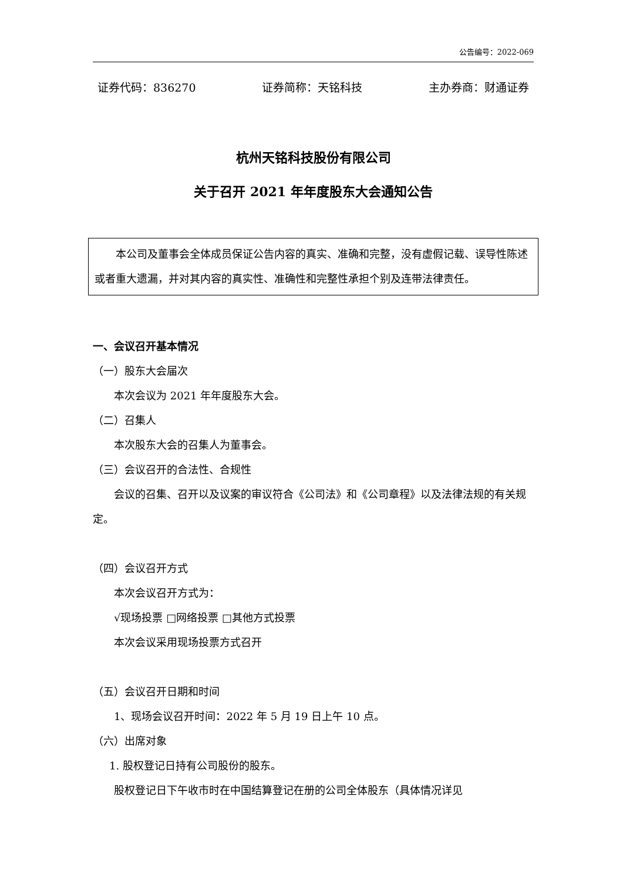公告编号：2022-069
证券代码：836270 证券简称：天铭科技 主办券商：财通证券
杭州天铭科技股份有限公司
关于召开 2021 年年度股东大会通知公告
本公司及董事会全体成员保证公告内容的真实、准确和完整，没有虚假记载、误导性陈述或者重大遗漏，并对其内容的真实性、准确性和完整性承担个别及连带法律责任。
一、会议召开基本情况
（一）股东大会届次
本次会议为 2021 年年度股东大会。
（二）召集人
本次股东大会的召集人为董事会。
（三）会议召开的合法性、合规性
会议的召集、召开以及议案的审议符合《公司法》和《公司章程》以及法律法规的有关规定。
（四）会议召开方式
本次会议召开方式为：
√现场投票 □网络投票 □其他方式投票
本次会议采用现场投票方式召开
（五）会议召开日期和时间
1、现场会议召开时间：2022 年 5 月 19 日上午 10 点。
（六）出席对象
1. 股权登记日持有公司股份的股东。
股权登记日下午收市时在中国结算登记在册的公司全体股东（具体情况详见